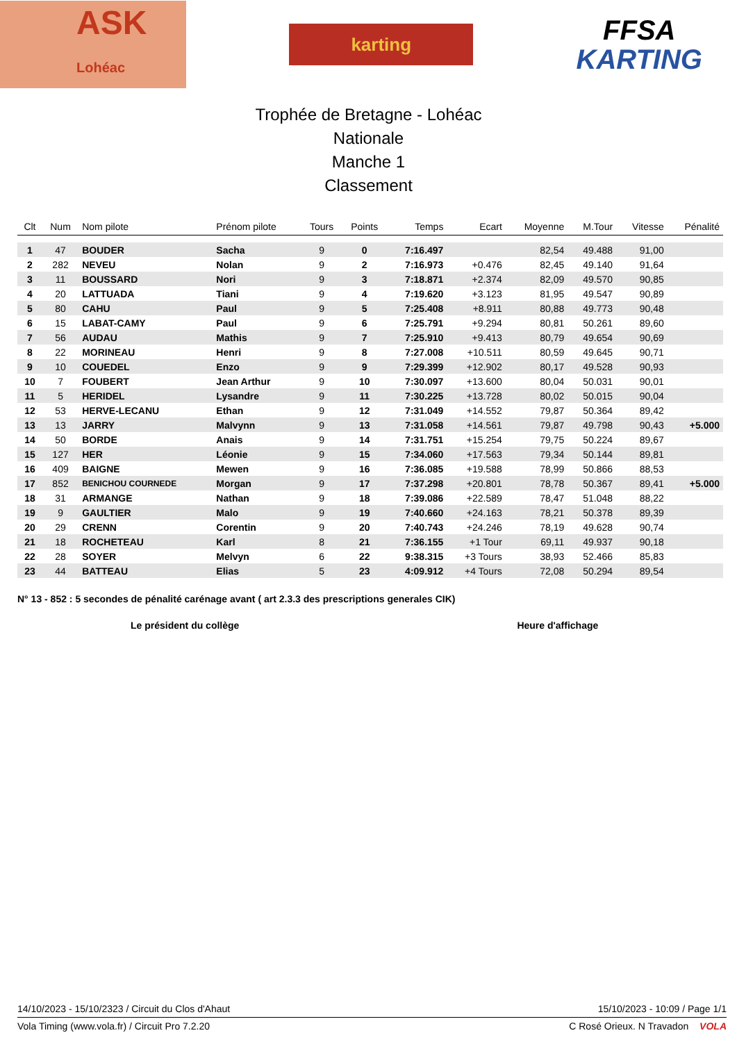ASK
Lohéac
karting
FFSA
KARTING
Trophée de Bretagne - Lohéac
Nationale
Manche 1
Classement
| Clt | Num | Nom pilote | Prénom pilote | Tours | Points | Temps | Ecart | Moyenne | M.Tour | Vitesse | Pénalité |
| --- | --- | --- | --- | --- | --- | --- | --- | --- | --- | --- | --- |
| 1 | 47 | BOUDER | Sacha | 9 | 0 | 7:16.497 | | 82,54 | 49.488 | 91,00 | |
| 2 | 282 | NEVEU | Nolan | 9 | 2 | 7:16.973 | +0.476 | 82,45 | 49.140 | 91,64 | |
| 3 | 11 | BOUSSARD | Nori | 9 | 3 | 7:18.871 | +2.374 | 82,09 | 49.570 | 90,85 | |
| 4 | 20 | LATTUADA | Tiani | 9 | 4 | 7:19.620 | +3.123 | 81,95 | 49.547 | 90,89 | |
| 5 | 80 | CAHU | Paul | 9 | 5 | 7:25.408 | +8.911 | 80,88 | 49.773 | 90,48 | |
| 6 | 15 | LABAT-CAMY | Paul | 9 | 6 | 7:25.791 | +9.294 | 80,81 | 50.261 | 89,60 | |
| 7 | 56 | AUDAU | Mathis | 9 | 7 | 7:25.910 | +9.413 | 80,79 | 49.654 | 90,69 | |
| 8 | 22 | MORINEAU | Henri | 9 | 8 | 7:27.008 | +10.511 | 80,59 | 49.645 | 90,71 | |
| 9 | 10 | COUEDEL | Enzo | 9 | 9 | 7:29.399 | +12.902 | 80,17 | 49.528 | 90,93 | |
| 10 | 7 | FOUBERT | Jean Arthur | 9 | 10 | 7:30.097 | +13.600 | 80,04 | 50.031 | 90,01 | |
| 11 | 5 | HERIDEL | Lysandre | 9 | 11 | 7:30.225 | +13.728 | 80,02 | 50.015 | 90,04 | |
| 12 | 53 | HERVE-LECANU | Ethan | 9 | 12 | 7:31.049 | +14.552 | 79,87 | 50.364 | 89,42 | |
| 13 | 13 | JARRY | Malvynn | 9 | 13 | 7:31.058 | +14.561 | 79,87 | 49.798 | 90,43 | +5.000 |
| 14 | 50 | BORDE | Anais | 9 | 14 | 7:31.751 | +15.254 | 79,75 | 50.224 | 89,67 | |
| 15 | 127 | HER | Léonie | 9 | 15 | 7:34.060 | +17.563 | 79,34 | 50.144 | 89,81 | |
| 16 | 409 | BAIGNE | Mewen | 9 | 16 | 7:36.085 | +19.588 | 78,99 | 50.866 | 88,53 | |
| 17 | 852 | BENICHOU COURNEDE | Morgan | 9 | 17 | 7:37.298 | +20.801 | 78,78 | 50.367 | 89,41 | +5.000 |
| 18 | 31 | ARMANGE | Nathan | 9 | 18 | 7:39.086 | +22.589 | 78,47 | 51.048 | 88,22 | |
| 19 | 9 | GAULTIER | Malo | 9 | 19 | 7:40.660 | +24.163 | 78,21 | 50.378 | 89,39 | |
| 20 | 29 | CRENN | Corentin | 9 | 20 | 7:40.743 | +24.246 | 78,19 | 49.628 | 90,74 | |
| 21 | 18 | ROCHETEAU | Karl | 8 | 21 | 7:36.155 | +1 Tour | 69,11 | 49.937 | 90,18 | |
| 22 | 28 | SOYER | Melvyn | 6 | 22 | 9:38.315 | +3 Tours | 38,93 | 52.466 | 85,83 | |
| 23 | 44 | BATTEAU | Elias | 5 | 23 | 4:09.912 | +4 Tours | 72,08 | 50.294 | 89,54 | |
N° 13 - 852 : 5 secondes de pénalité carénage avant ( art 2.3.3 des prescriptions generales CIK)
Le président du collège Heure d'affichage
14/10/2023 - 15/10/2323 / Circuit du Clos d'Ahaut 15/10/2023 - 10:09 / Page 1/1
Vola Timing (www.vola.fr) / Circuit Pro 7.2.20 C Rosé Orieux. N Travadon VOLA